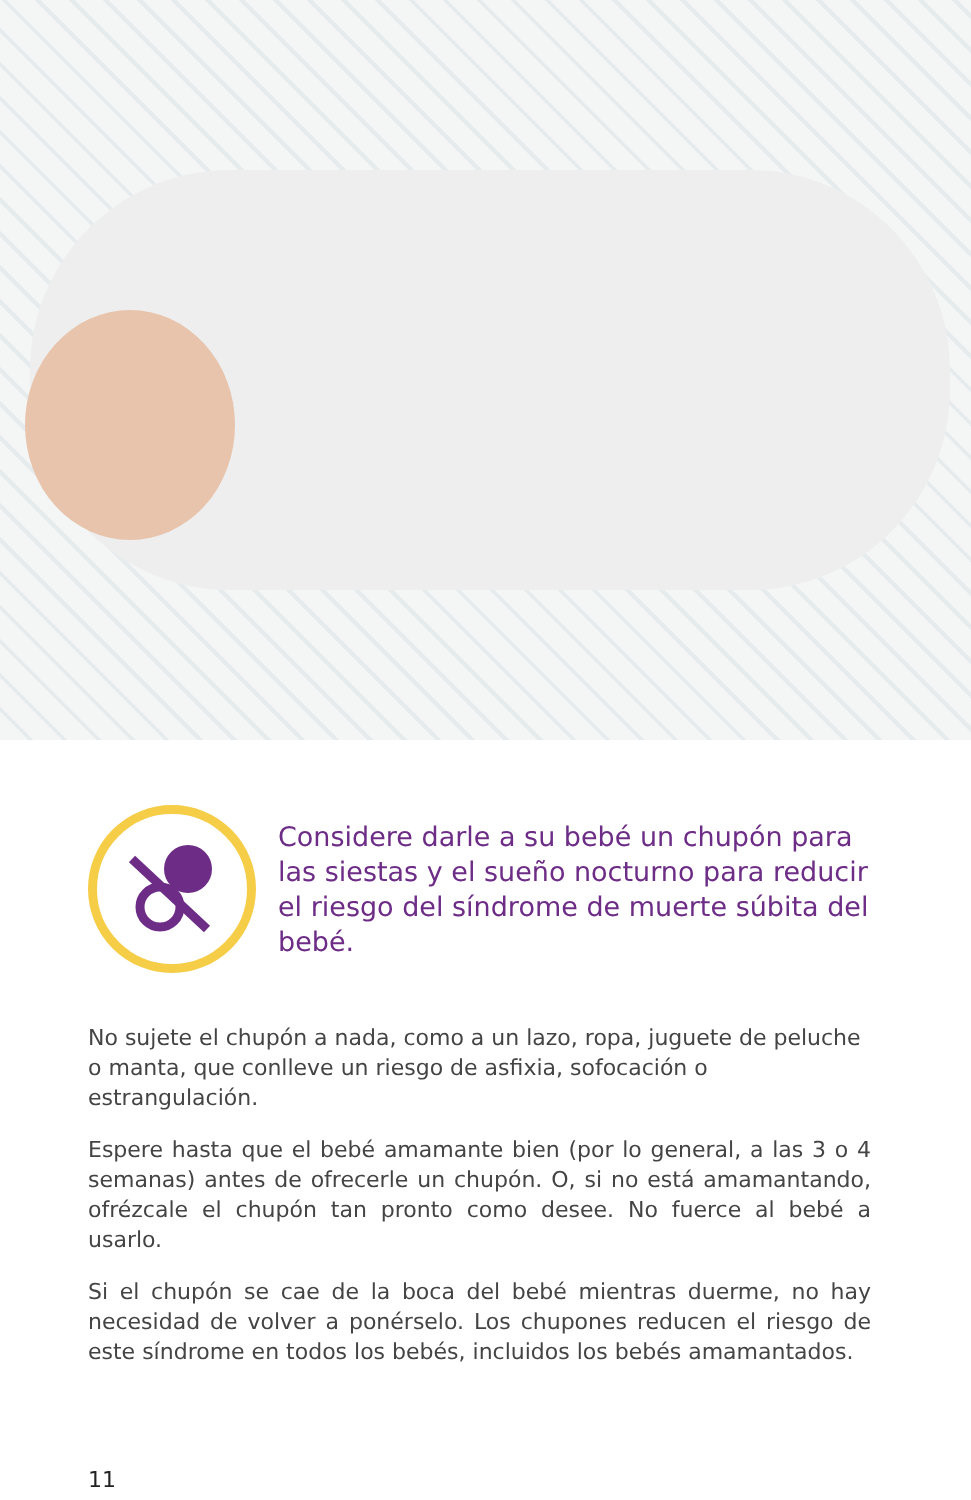Considere darle a su bebé un chupón para las siestas y el sueño nocturno para reducir el riesgo del síndrome de muerte súbita del bebé.
No sujete el chupón a nada, como a un lazo, ropa, juguete de peluche o manta, que conlleve un riesgo de asfixia, sofocación o estrangulación.
Espere hasta que el bebé amamante bien (por lo general, a las 3 o 4 semanas) antes de ofrecerle un chupón. O, si no está amamantando, ofrézcale el chupón tan pronto como desee. No fuerce al bebé a usarlo.
Si el chupón se cae de la boca del bebé mientras duerme, no hay necesidad de volver a ponérselo. Los chupones reducen el riesgo de este síndrome en todos los bebés, incluidos los bebés amamantados.
11